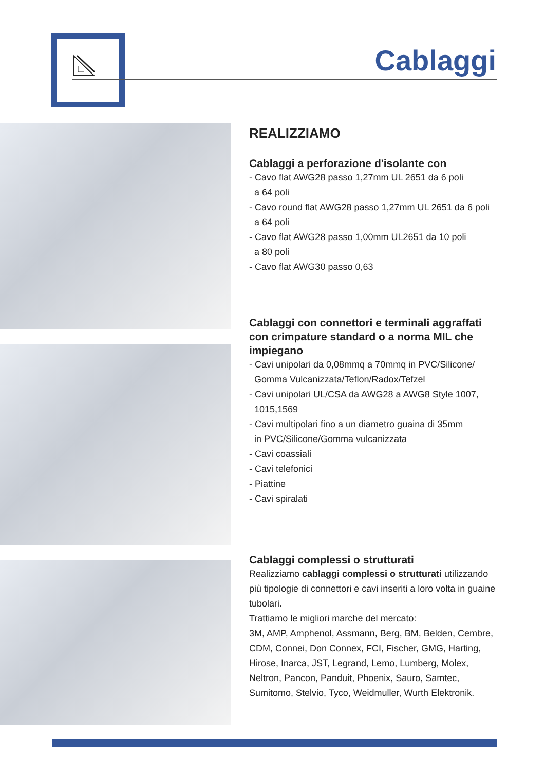Cablaggi
REALIZZIAMO
Cablaggi a perforazione d'isolante con
- Cavo flat AWG28 passo 1,27mm UL 2651 da 6 poli
a 64 poli
- Cavo round flat AWG28 passo 1,27mm UL 2651 da 6 poli
a 64 poli
- Cavo flat AWG28 passo 1,00mm UL2651 da 10 poli
a 80 poli
- Cavo flat AWG30 passo 0,63
Cablaggi con connettori e terminali aggraffati con crimpature standard o a norma MIL che impiegano
- Cavi unipolari da 0,08mmq a 70mmq in PVC/Silicone/
Gomma Vulcanizzata/Teflon/Radox/Tefzel
- Cavi unipolari UL/CSA da AWG28 a AWG8 Style 1007,
1015,1569
- Cavi multipolari fino a un diametro guaina di 35mm
in PVC/Silicone/Gomma vulcanizzata
- Cavi coassiali
- Cavi telefonici
- Piattine
- Cavi spiralati
Cablaggi complessi o strutturati
Realizziamo cablaggi complessi o strutturati utilizzando più tipologie di connettori e cavi inseriti a loro volta in guaine tubolari.
Trattiamo le migliori marche del mercato:
3M, AMP, Amphenol, Assmann, Berg, BM, Belden, Cembre, CDM, Connei, Don Connex, FCI, Fischer, GMG, Harting, Hirose, Inarca, JST, Legrand, Lemo, Lumberg, Molex, Neltron, Pancon, Panduit, Phoenix, Sauro, Samtec, Sumitomo, Stelvio, Tyco, Weidmuller, Wurth Elektronik.